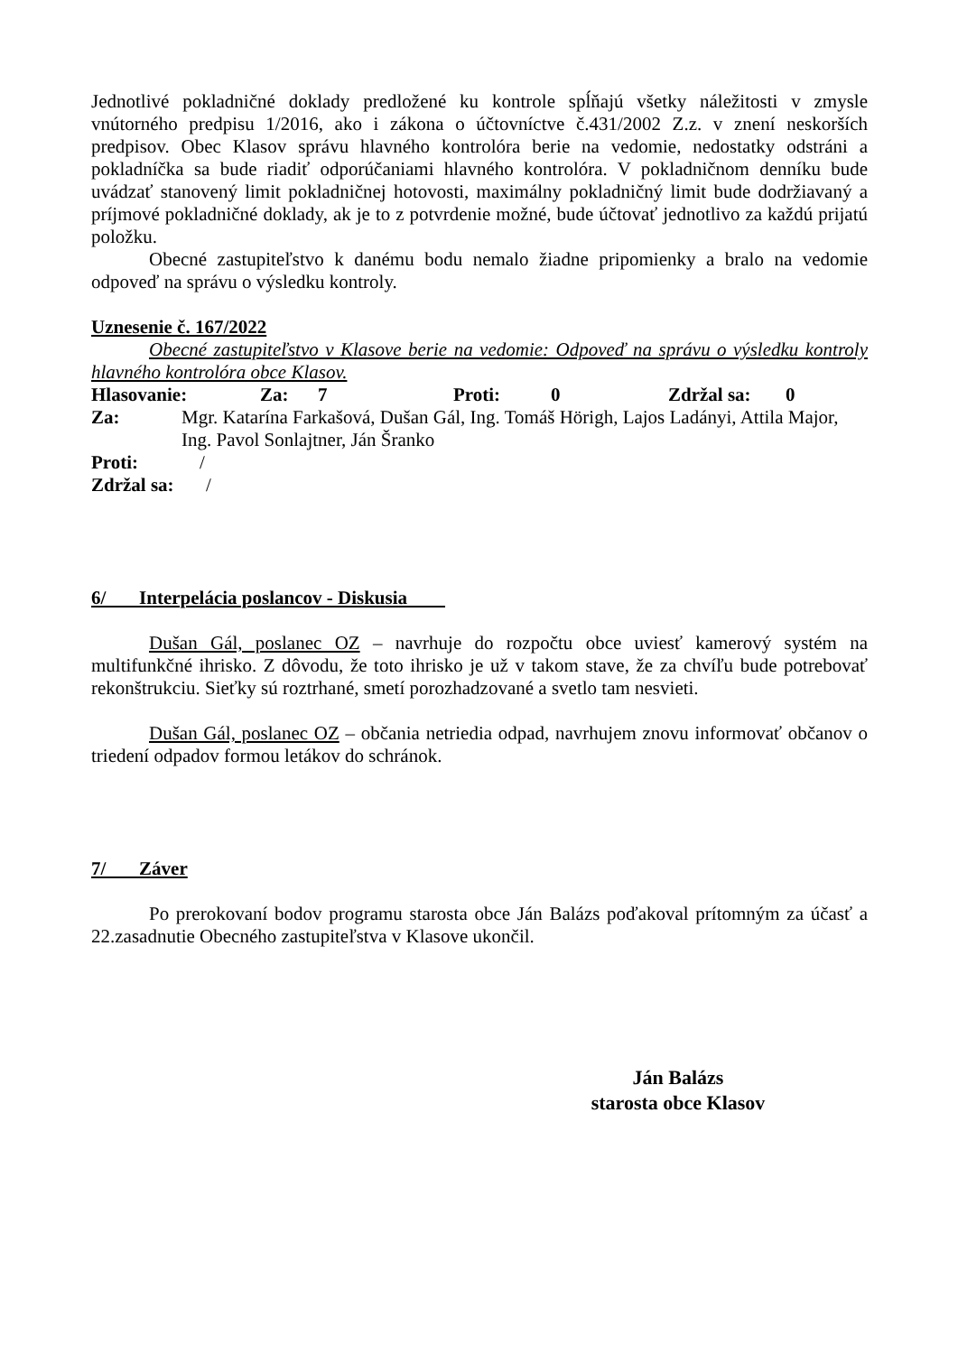Jednotlivé pokladničné doklady predložené ku kontrole spĺňajú všetky náležitosti v zmysle vnútorného predpisu 1/2016, ako i zákona o účtovníctve č.431/2002 Z.z. v znení neskorších predpisov. Obec Klasov správu hlavného kontrolóra berie na vedomie, nedostatky odstráni a pokladníčka sa bude riadiť odporúčaniami hlavného kontrolóra. V pokladničnom denníku bude uvádzať stanovený limit pokladničnej hotovosti, maximálny pokladničný limit bude dodržiavaný a príjmové pokladničné doklady, ak je to z potvrdenie možné, bude účtovať jednotlivo za každú prijatú položku.
Obecné zastupiteľstvo k danému bodu nemalo žiadne pripomienky a bralo na vedomie odpoveď na správu o výsledku kontroly.
Uznesenie č. 167/2022
Obecné zastupiteľstvo v Klasove berie na vedomie: Odpoveď na správu o výsledku kontroly hlavného kontrolóra obce Klasov.
Hlasovanie: Za: 7 Proti: 0 Zdržal sa: 0
Za: Mgr. Katarína Farkašová, Dušan Gál, Ing. Tomáš Hörigh, Lajos Ladányi, Attila Major, Ing. Pavol Sonlajtner, Ján Šranko
Proti: /
Zdržal sa: /
6/ Interpelácia poslancov - Diskusia
Dušan Gál, poslanec OZ – navrhuje do rozpočtu obce uviesť kamerový systém na multifunkčné ihrisko. Z dôvodu, že toto ihrisko je už v takom stave, že za chvíľu bude potrebovať rekonštrukciu. Sieťky sú roztrhané, smetí porozhadzované a svetlo tam nesvieti.
Dušan Gál, poslanec OZ – občania netriedia odpad, navrhujem znovu informovať občanov o triedení odpadov formou letákov do schránok.
7/ Záver
Po prerokovaní bodov programu starosta obce Ján Balázs poďakoval prítomným za účasť a 22.zasadnutie Obecného zastupiteľstva v Klasove ukončil.
Ján Balázs
starosta obce Klasov